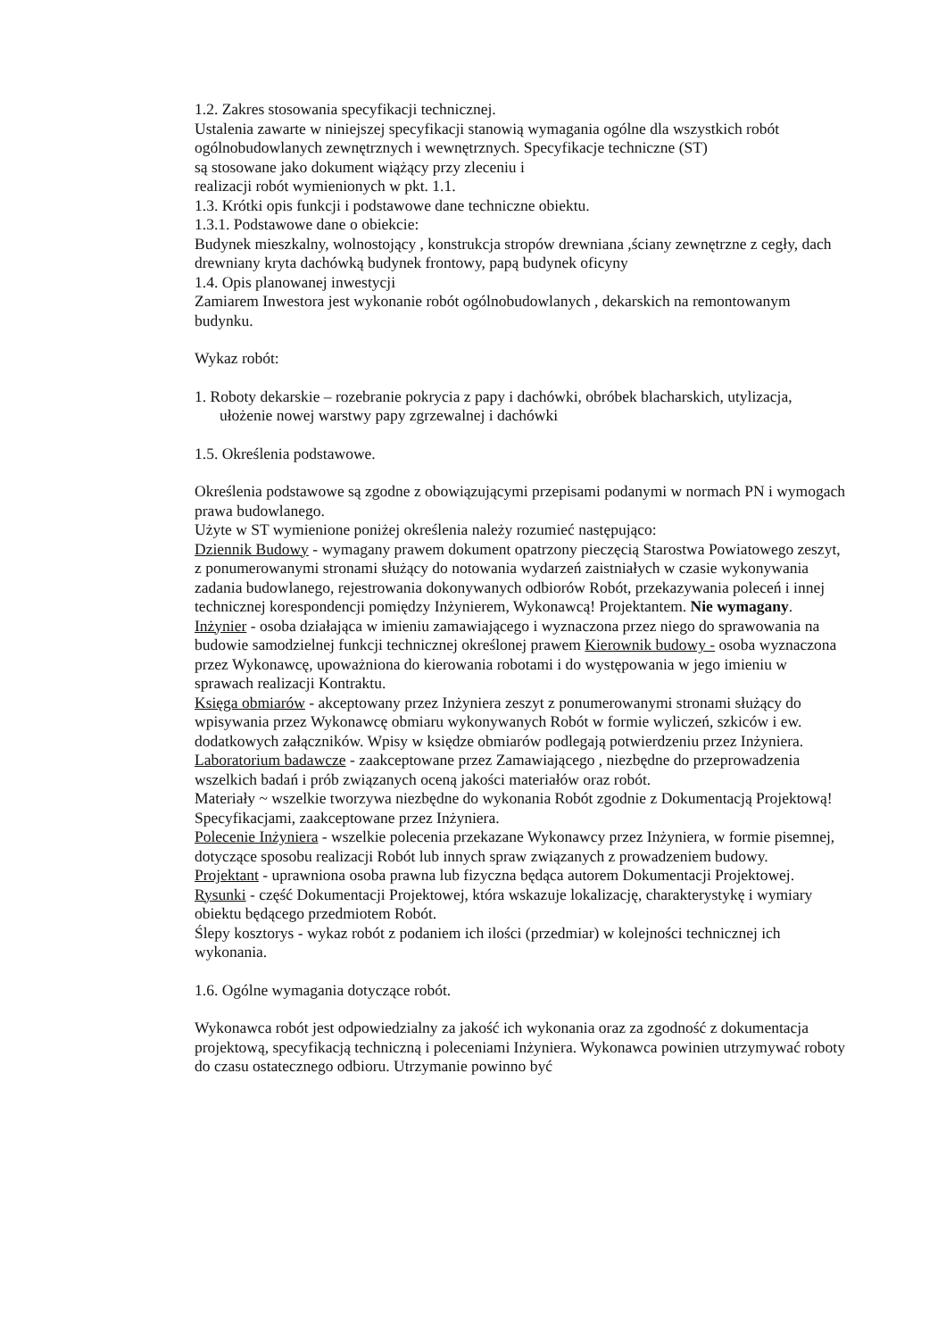1.2. Zakres stosowania specyfikacji technicznej.
Ustalenia zawarte w niniejszej specyfikacji stanowią wymagania ogólne dla wszystkich robót ogólnobudowlanych zewnętrznych i wewnętrznych. Specyfikacje techniczne (ST)
są stosowane jako dokument wiążący przy zleceniu i
realizacji robót wymienionych w pkt. 1.1.
1.3. Krótki opis funkcji i podstawowe dane techniczne obiektu.
1.3.1. Podstawowe dane o obiekcie:
Budynek mieszkalny, wolnostojący , konstrukcja stropów drewniana ,ściany zewnętrzne z cegły, dach drewniany kryta dachówką budynek frontowy, papą budynek oficyny
1.4. Opis planowanej inwestycji
Zamiarem Inwestora jest wykonanie robót ogólnobudowlanych , dekarskich na remontowanym budynku.
Wykaz robót:
1. Roboty dekarskie – rozebranie pokrycia z papy i dachówki, obróbek blacharskich, utylizacja, ułożenie nowej warstwy papy zgrzewalnej i dachówki
1.5. Określenia podstawowe.
Określenia podstawowe są zgodne z obowiązującymi przepisami podanymi w normach PN i wymogach prawa budowlanego.
Użyte w ST wymienione poniżej określenia należy rozumieć następująco:
Dziennik Budowy - wymagany prawem dokument opatrzony pieczęcią Starostwa Powiatowego zeszyt, z ponumerowanymi stronami służący do notowania wydarzeń zaistniałych w czasie wykonywania zadania budowlanego, rejestrowania dokonywanych odbiorów Robót, przekazywania poleceń i innej technicznej korespondencji pomiędzy Inżynierem, Wykonawcą! Projektantem. Nie wymagany.
Inżynier - osoba działająca w imieniu zamawiającego i wyznaczona przez niego do sprawowania na budowie samodzielnej funkcji technicznej określonej prawem Kierownik budowy - osoba wyznaczona przez Wykonawcę, upoważniona do kierowania robotami i do występowania w jego imieniu w sprawach realizacji Kontraktu.
Księga obmiarów - akceptowany przez Inżyniera zeszyt z ponumerowanymi stronami służący do wpisywania przez Wykonawcę obmiaru wykonywanych Robót w formie wyliczeń, szkiców i ew. dodatkowych załączników. Wpisy w księdze obmiarów podlegają potwierdzeniu przez Inżyniera.
Laboratorium badawcze - zaakceptowane przez Zamawiającego , niezbędne do przeprowadzenia wszelkich badań i prób związanych oceną jakości materiałów oraz robót.
Materiały ~ wszelkie tworzywa niezbędne do wykonania Robót zgodnie z Dokumentacją Projektową! Specyfikacjami, zaakceptowane przez Inżyniera.
Polecenie Inżyniera - wszelkie polecenia przekazane Wykonawcy przez Inżyniera, w formie pisemnej, dotyczące sposobu realizacji Robót lub innych spraw związanych z prowadzeniem budowy.
Projektant - uprawniona osoba prawna lub fizyczna będąca autorem Dokumentacji Projektowej.
Rysunki - część Dokumentacji Projektowej, która wskazuje lokalizację, charakterystykę i wymiary obiektu będącego przedmiotem Robót.
Ślepy kosztorys - wykaz robót z podaniem ich ilości (przedmiar) w kolejności technicznej ich wykonania.
1.6. Ogólne wymagania dotyczące robót.
Wykonawca robót jest odpowiedzialny za jakość ich wykonania oraz za zgodność z dokumentacja projektową, specyfikacją techniczną i poleceniami Inżyniera. Wykonawca powinien utrzymywać roboty do czasu ostatecznego odbioru. Utrzymanie powinno być